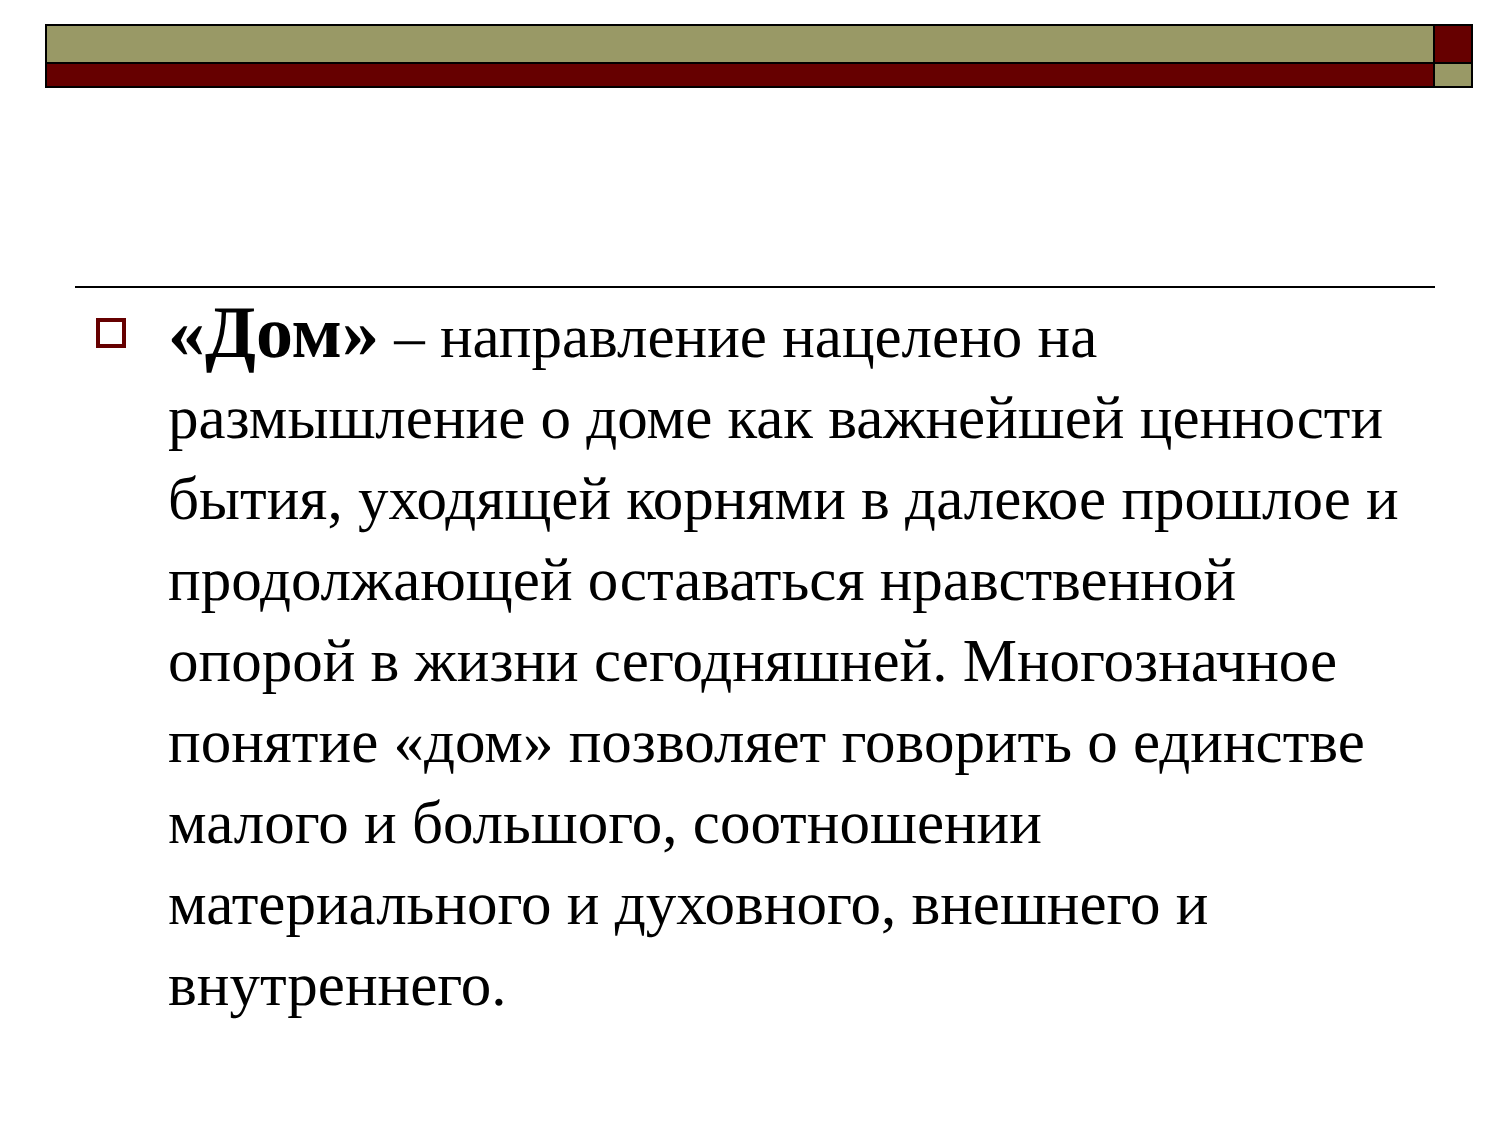«Дом» – направление нацелено на размышление о доме как важнейшей ценности бытия, уходящей корнями в далекое прошлое и продолжающей оставаться нравственной опорой в жизни сегодняшней. Многозначное понятие «дом» позволяет говорить о единстве малого и большого, соотношении материального и духовного, внешнего и внутреннего.